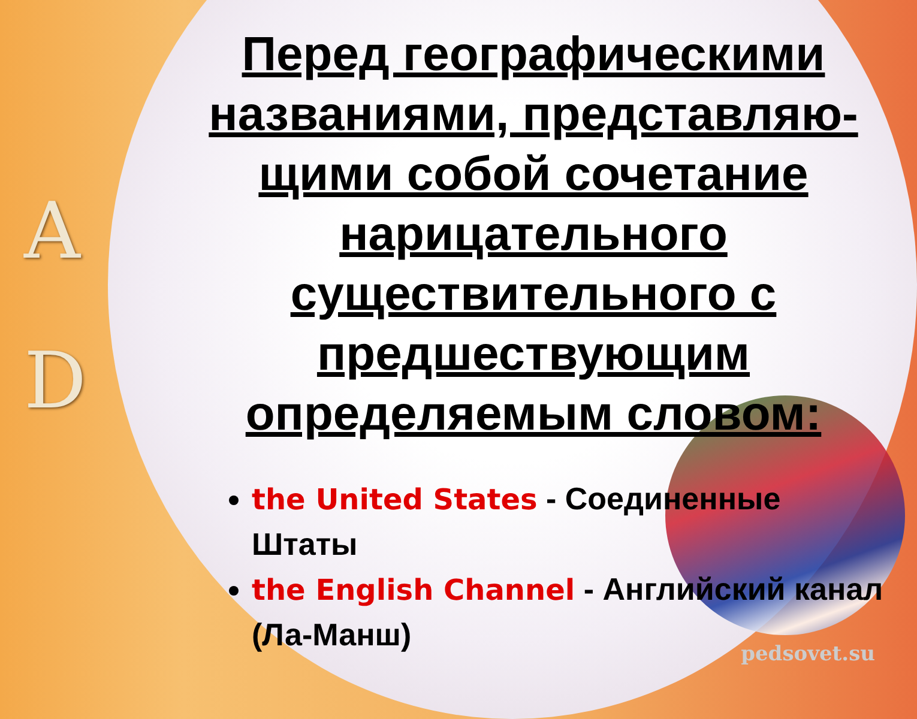A
D
Перед географическими названиями, представляю-щими собой сочетание нарицательного существительного с предшествующим определяемым словом:
the United States - Соединенные Штаты
the English Channel - Английский канал (Ла-Манш)
pedsovet.su